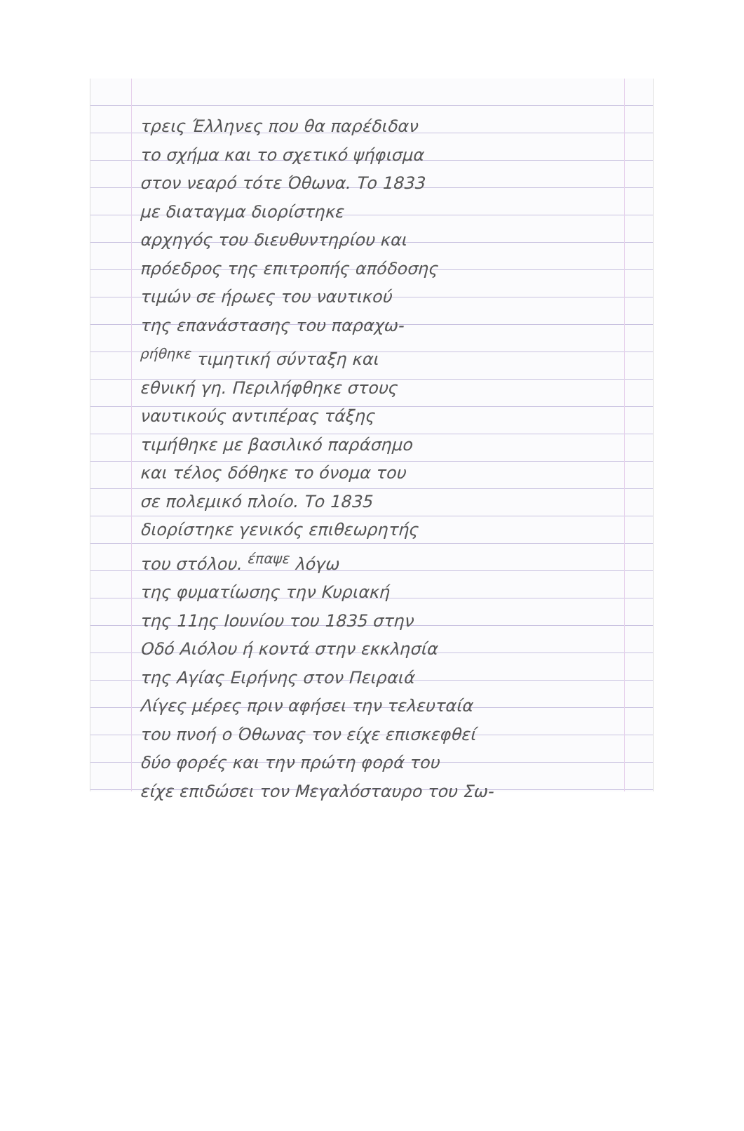τρεις Έλληνες που θα παρέδιδαν
το σχήμα και το σχετικό ψήφισμα
στον νεαρό τότε Όθωνα. Το 1833
με διαταγμα διορίστηκε
αρχηγός του διευθυντηρίου και
πρόεδρος της επιτροπής απόδοσης
τιμών σε ήρωες του ναυτικού
της επανάστασης του παραχω-
<sup>ρήθηκε</sup> τιμητική σύνταξη και
εθνική γη. Περιλήφθηκε στους
ναυτικούς αντιπέρας τάξης
τιμήθηκε με βασιλικό παράσημο
και τέλος δόθηκε το όνομα του
σε πολεμικό πλοίο. Το 1835
διορίστηκε γενικός επιθεωρητής
του στόλου. <sup>έπαψε</sup> λόγω
της φυματίωσης την Κυριακή
της 11ης Ιουνίου του 1835 στην
Οδό Αιόλου ή κοντά στην εκκλησία
της Αγίας Ειρήνης στον Πειραιά
Λίγες μέρες πριν αφήσει την τελευταία
του πνοή ο Όθωνας τον είχε επισκεφθεί
δύο φορές και την πρώτη φορά του
είχε επιδώσει τον Μεγαλόσταυρο του Σω-